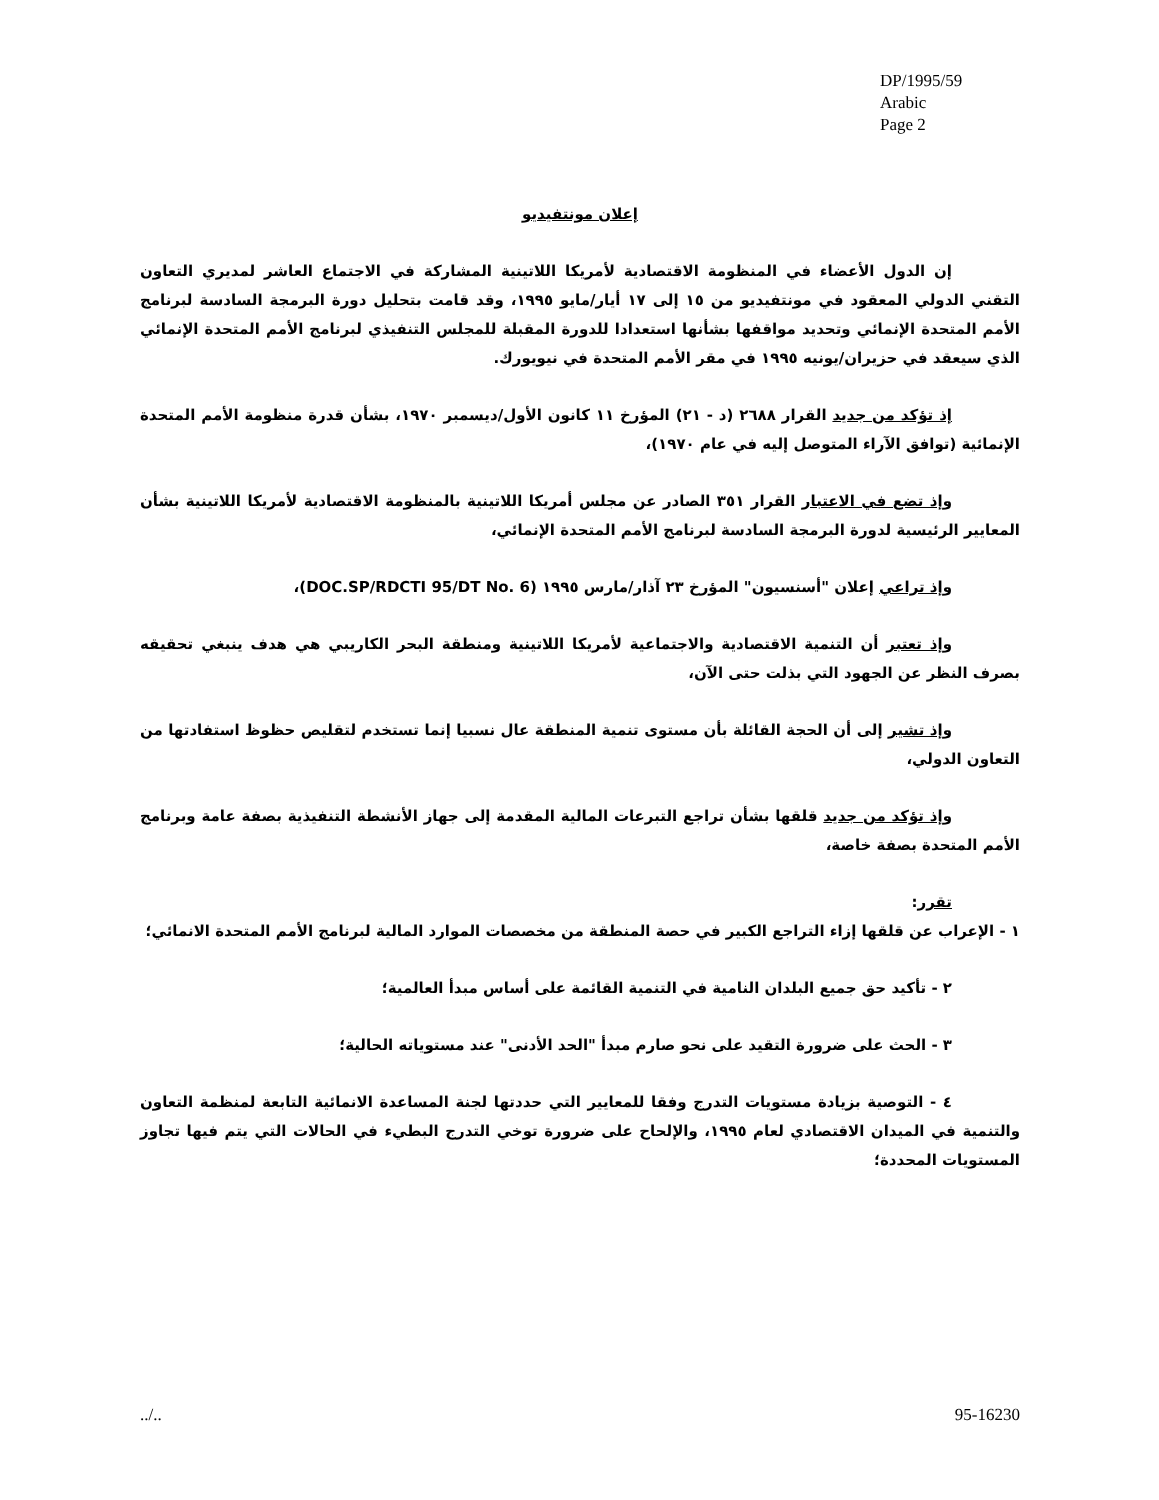DP/1995/59
Arabic
Page 2
إعلان مونتفيديو
إن الدول الأعضاء في المنظومة الاقتصادية لأمريكا اللاتينية المشاركة في الاجتماع العاشر لمديري التعاون التقني الدولي المعقود في مونتفيديو من ١٥ إلى ١٧ أيار/مايو ١٩٩٥، وقد قامت بتحليل دورة البرمجة السادسة لبرنامج الأمم المتحدة الإنمائي وتحديد مواقفها بشأنها استعدادا للدورة المقبلة للمجلس التنفيذي لبرنامج الأمم المتحدة الإنمائي الذي سيعقد في حزيران/يونيه ١٩٩٥ في مقر الأمم المتحدة في نيويورك.
إذ تؤكد من جديد القرار ٢٦٨٨ (د - ٢١) المؤرخ ١١ كانون الأول/ديسمبر ١٩٧٠، بشأن قدرة منظومة الأمم المتحدة الإنمائية (توافق الآراء المتوصل إليه في عام ١٩٧٠)،
وإذ تضع في الاعتبار القرار ٣٥١ الصادر عن مجلس أمريكا اللاتينية بالمنظومة الاقتصادية لأمريكا اللاتينية بشأن المعايير الرئيسية لدورة البرمجة السادسة لبرنامج الأمم المتحدة الإنمائي،
وإذ تراعي إعلان "أسنسيون" المؤرخ ٢٣ آذار/مارس ١٩٩٥ (DOC.SP/RDCTI 95/DT No. 6)،
وإذ تعتبر أن التنمية الاقتصادية والاجتماعية لأمريكا اللاتينية ومنطقة البحر الكاريبي هي هدف ينبغي تحقيقه بصرف النظر عن الجهود التي بذلت حتى الآن،
وإذ تشير إلى أن الحجة القائلة بأن مستوى تنمية المنطقة عال نسبيا إنما تستخدم لتقليص حظوظ استفادتها من التعاون الدولي،
وإذ تؤكد من جديد قلقها بشأن تراجع التبرعات المالية المقدمة إلى جهاز الأنشطة التنفيذية بصفة عامة وبرنامج الأمم المتحدة بصفة خاصة،
تقرر:
١ - الإعراب عن قلقها إزاء التراجع الكبير في حصة المنطقة من مخصصات الموارد المالية لبرنامج الأمم المتحدة الانمائي؛
٢ - تأكيد حق جميع البلدان النامية في التنمية القائمة على أساس مبدأ العالمية؛
٣ - الحث على ضرورة التقيد على نحو صارم مبدأ "الحد الأدنى" عند مستوياته الحالية؛
٤ - التوصية بزيادة مستويات التدرج وفقا للمعايير التي حددتها لجنة المساعدة الانمائية التابعة لمنظمة التعاون والتنمية في الميدان الاقتصادي لعام ١٩٩٥، والإلحاح على ضرورة توخي التدرج البطيء في الحالات التي يتم فيها تجاوز المستويات المحددة؛
../.. 95-16230